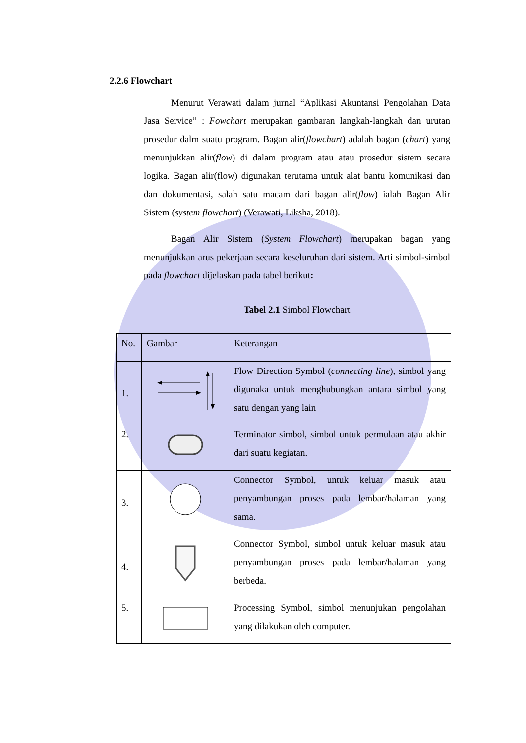2.2.6 Flowchart
Menurut Verawati dalam jurnal “Aplikasi Akuntansi Pengolahan Data Jasa Service” : Fowchart merupakan gambaran langkah-langkah dan urutan prosedur dalm suatu program. Bagan alir(flowchart) adalah bagan (chart) yang menunjukkan alir(flow) di dalam program atau atau prosedur sistem secara logika. Bagan alir(flow) digunakan terutama untuk alat bantu komunikasi dan dan dokumentasi, salah satu macam dari bagan alir(flow) ialah Bagan Alir Sistem (system flowchart) (Verawati, Liksha, 2018).
Bagan Alir Sistem (System Flowchart) merupakan bagan yang menunjukkan arus pekerjaan secara keseluruhan dari sistem. Arti simbol-simbol pada flowchart dijelaskan pada tabel berikut:
Tabel 2.1 Simbol Flowchart
| No. | Gambar | Keterangan |
| 1. | | Flow Direction Symbol ( connecting line ), simbol yang digunaka untuk menghubungkan antara simbol yang satu dengan yang lain |
| 2. | | Terminator simbol, simbol untuk permulaan atau akhir dari suatu kegiatan. |
| 3. | | Connector Symbol, untuk keluar masuk atau penyambungan proses pada lembar/halaman yang sama. |
| 4. | | Connector Symbol, simbol untuk keluar masuk atau penyambungan proses pada lembar/halaman yang berbeda. |
| 5. | | Processing Symbol, simbol menunjukan pengolahan yang dilakukan oleh computer. |